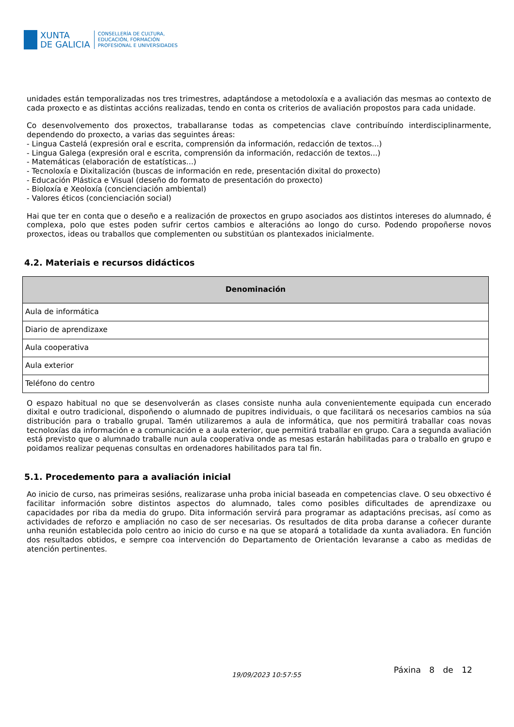XUNTA
DE GALICIA
CONSELLERÍA DE CULTURA,
EDUCACIÓN, FORMACIÓN
PROFESIONAL E UNIVERSIDADES
unidades están temporalizadas nos tres trimestres, adaptándose a metodoloxía e a avaliación das mesmas ao contexto de cada proxecto e as distintas accións realizadas, tendo en conta os criterios de avaliación propostos para cada unidade.
Co desenvolvemento dos proxectos, traballaranse todas as competencias clave contribuíndo interdisciplinarmente, dependendo do proxecto, a varias das seguintes áreas:
- Lingua Castelá (expresión oral e escrita, comprensión da información, redacción de textos...)
- Lingua Galega (expresión oral e escrita, comprensión da información, redacción de textos...)
- Matemáticas (elaboración de estatísticas...)
- Tecnoloxía e Dixitalización (buscas de información en rede, presentación dixital do proxecto)
- Educación Plástica e Visual (deseño do formato de presentación do proxecto)
- Bioloxía e Xeoloxía (concienciación ambiental)
- Valores éticos (concienciación social)
Hai que ter en conta que o deseño e a realización de proxectos en grupo asociados aos distintos intereses do alumnado, é complexa, polo que estes poden sufrir certos cambios e alteracións ao longo do curso. Podendo propoñerse novos proxectos, ideas ou traballos que complementen ou substitúan os plantexados inicialmente.
4.2. Materiais e recursos didácticos
| Denominación |
| --- |
| Aula de informática |
| Diario de aprendizaxe |
| Aula cooperativa |
| Aula exterior |
| Teléfono do centro |
O espazo habitual no que se desenvolverán as clases consiste nunha aula convenientemente equipada cun encerado dixital e outro tradicional, dispoñendo o alumnado de pupitres individuais, o que facilitará os necesarios cambios na súa distribución para o traballo grupal. Tamén utilizaremos a aula de informática, que nos permitirá traballar coas novas tecnoloxías da información e a comunicación e a aula exterior, que permitirá traballar en grupo. Cara a segunda avaliación está previsto que o alumnado traballe nun aula cooperativa onde as mesas estarán habilitadas para o traballo en grupo e poidamos realizar pequenas consultas en ordenadores habilitados para tal fin.
5.1. Procedemento para a avaliación inicial
Ao inicio de curso, nas primeiras sesións, realizarase unha proba inicial baseada en competencias clave. O seu obxectivo é facilitar información sobre distintos aspectos do alumnado, tales como posibles dificultades de aprendizaxe ou capacidades por riba da media do grupo. Dita información servirá para programar as adaptacións precisas, así como as actividades de reforzo e ampliación no caso de ser necesarias. Os resultados de dita proba daranse a coñecer durante unha reunión establecida polo centro ao inicio do curso e na que se atopará a totalidade da xunta avaliadora. En función dos resultados obtidos, e sempre coa intervención do Departamento de Orientación levaranse a cabo as medidas de atención pertinentes.
19/09/2023 10:57:55 Páxina 8 de 12